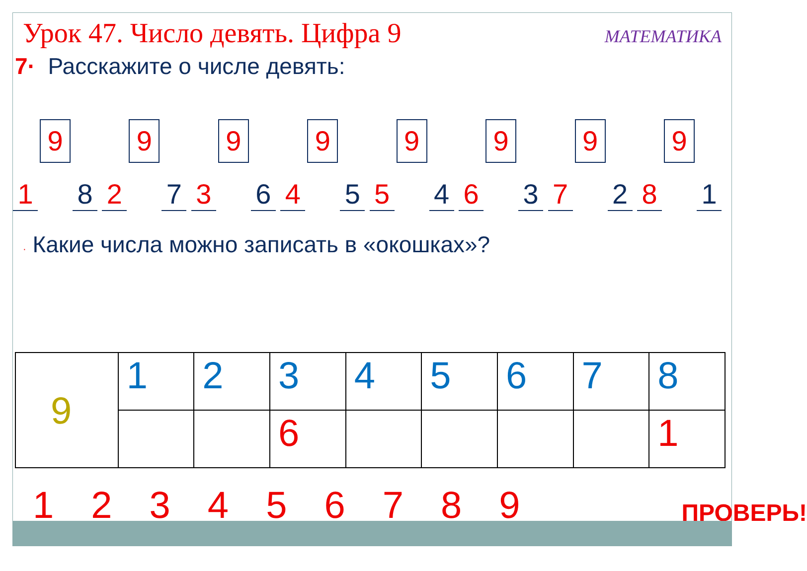Урок 47. Число девять. Цифра 9
МАТЕМАТИКА
7· Расскажите о числе девять:
9
1 8
9
2 7
9
3 6
9
4 5
9
5 4
9
6 3
9
7 2
9
8 1
· Какие числа можно записать в «окошках»?
| 9 | 1 | 2 | 3 | 4 | 5 | 6 | 7 | 8 |
| | | | 6 | | | | | 1 |
123456789 ПРОВЕРЬ!